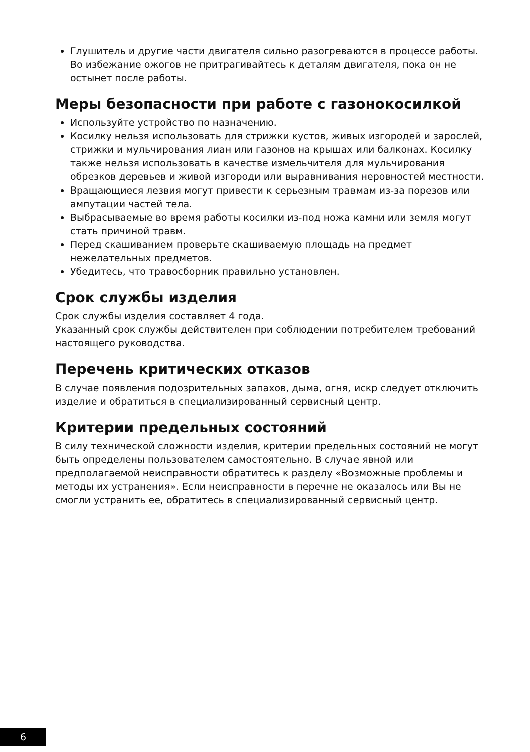Глушитель и другие части двигателя сильно разогреваются в процессе работы. Во избежание ожогов не притрагивайтесь к деталям двигателя, пока он не остынет после работы.
Меры безопасности при работе с газонокосилкой
Используйте устройство по назначению.
Косилку нельзя использовать для стрижки кустов, живых изгородей и зарослей, стрижки и мульчирования лиан или газонов на крышах или балконах. Косилку также нельзя использовать в качестве измельчителя для мульчирования обрезков деревьев и живой изгороди или выравнивания неровностей местности.
Вращающиеся лезвия могут привести к серьезным травмам из-за порезов или ампутации частей тела.
Выбрасываемые во время работы косилки из-под ножа камни или земля могут стать причиной травм.
Перед скашиванием проверьте скашиваемую площадь на предмет нежелательных предметов.
Убедитесь, что травосборник правильно установлен.
Срок службы изделия
Срок службы изделия составляет 4 года.
Указанный срок службы действителен при соблюдении потребителем требований настоящего руководства.
Перечень критических отказов
В случае появления подозрительных запахов, дыма, огня, искр следует отключить изделие и обратиться в специализированный сервисный центр.
Критерии предельных состояний
В силу технической сложности изделия, критерии предельных состояний не могут быть определены пользователем самостоятельно. В случае явной или предполагаемой неисправности обратитесь к разделу «Возможные проблемы и методы их устранения». Если неисправности в перечне не оказалось или Вы не смогли устранить ее, обратитесь в специализированный сервисный центр.
6